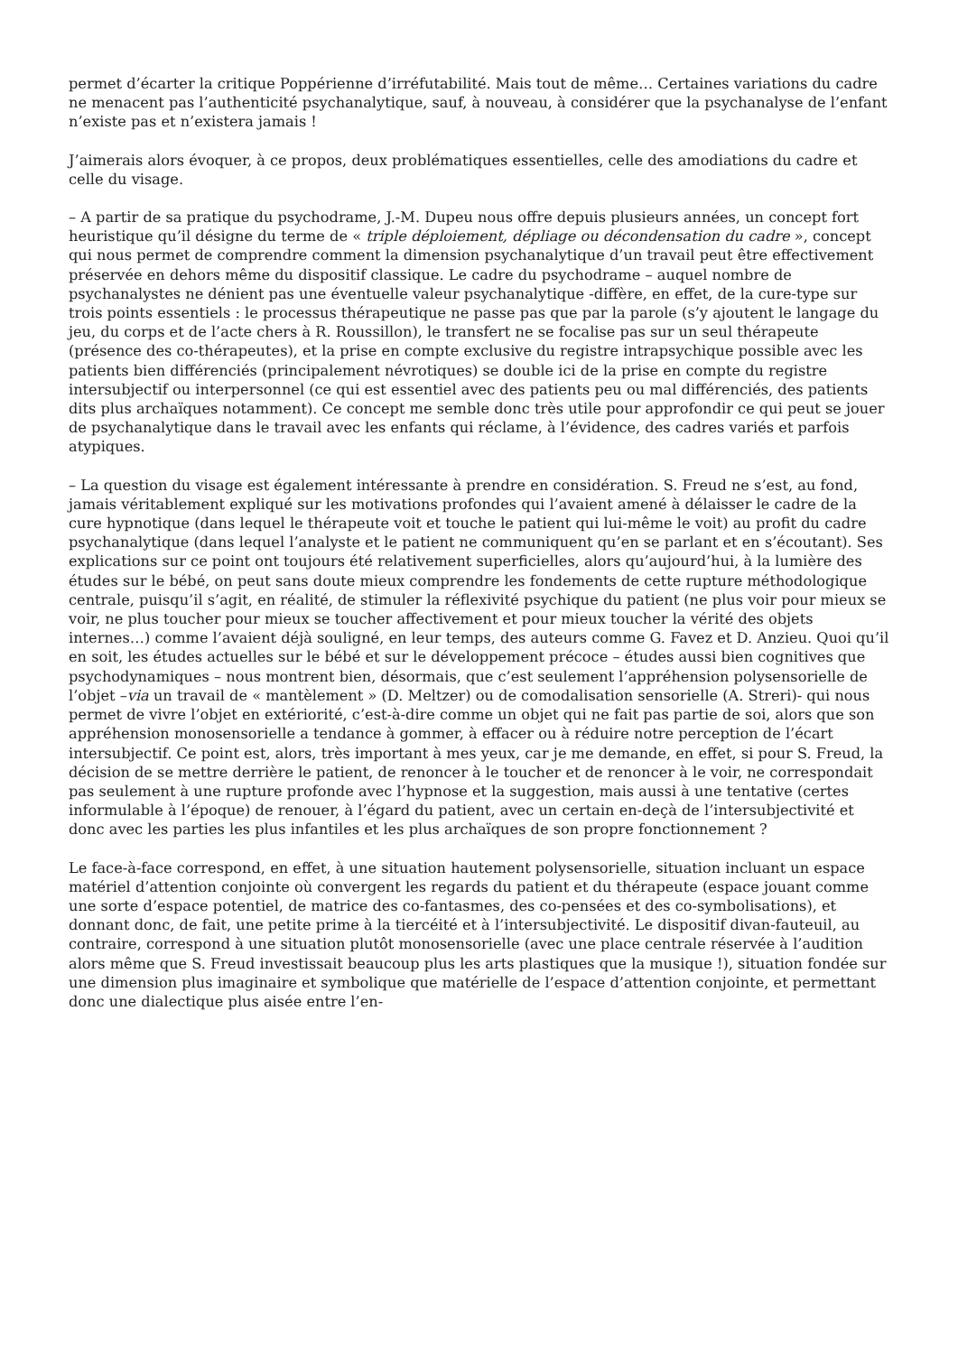permet d’écarter la critique Poppérienne d’irréfutabilité. Mais tout de même… Certaines variations du cadre ne menacent pas l’authenticité psychanalytique, sauf, à nouveau, à considérer que la psychanalyse de l’enfant n’existe pas et n’existera jamais !
J’aimerais alors évoquer, à ce propos, deux problématiques essentielles, celle des amodiations du cadre et celle du visage.
– A partir de sa pratique du psychodrame, J.-M. Dupeu nous offre depuis plusieurs années, un concept fort heuristique qu’il désigne du terme de « triple déploiement, dépliage ou décondensation du cadre », concept qui nous permet de comprendre comment la dimension psychanalytique d’un travail peut être effectivement préservée en dehors même du dispositif classique. Le cadre du psychodrame – auquel nombre de psychanalystes ne dénient pas une éventuelle valeur psychanalytique -diffère, en effet, de la cure-type sur trois points essentiels : le processus thérapeutique ne passe pas que par la parole (s’y ajoutent le langage du jeu, du corps et de l’acte chers à R. Roussillon), le transfert ne se focalise pas sur un seul thérapeute (présence des co-thérapeutes), et la prise en compte exclusive du registre intrapsychique possible avec les patients bien différenciés (principalement névrotiques) se double ici de la prise en compte du registre intersubjectif ou interpersonnel (ce qui est essentiel avec des patients peu ou mal différenciés, des patients dits plus archaïques notamment). Ce concept me semble donc très utile pour approfondir ce qui peut se jouer de psychanalytique dans le travail avec les enfants qui réclame, à l’évidence, des cadres variés et parfois atypiques.
– La question du visage est également intéressante à prendre en considération. S. Freud ne s’est, au fond, jamais véritablement expliqué sur les motivations profondes qui l’avaient amené à délaisser le cadre de la cure hypnotique (dans lequel le thérapeute voit et touche le patient qui lui-même le voit) au profit du cadre psychanalytique (dans lequel l’analyste et le patient ne communiquent qu’en se parlant et en s’écoutant). Ses explications sur ce point ont toujours été relativement superficielles, alors qu’aujourd’hui, à la lumière des études sur le bébé, on peut sans doute mieux comprendre les fondements de cette rupture méthodologique centrale, puisqu’il s’agit, en réalité, de stimuler la réflexivité psychique du patient (ne plus voir pour mieux se voir, ne plus toucher pour mieux se toucher affectivement et pour mieux toucher la vérité des objets internes…) comme l’avaient déjà souligné, en leur temps, des auteurs comme G. Favez et D. Anzieu. Quoi qu’il en soit, les études actuelles sur le bébé et sur le développement précoce – études aussi bien cognitives que psychodynamiques – nous montrent bien, désormais, que c’est seulement l’appréhension polysensorielle de l’objet –via un travail de « mantèlement » (D. Meltzer) ou de comodalisation sensorielle (A. Streri)- qui nous permet de vivre l’objet en extériorité, c’est-à-dire comme un objet qui ne fait pas partie de soi, alors que son appréhension monosensorielle a tendance à gommer, à effacer ou à réduire notre perception de l’écart intersubjectif. Ce point est, alors, très important à mes yeux, car je me demande, en effet, si pour S. Freud, la décision de se mettre derrière le patient, de renoncer à le toucher et de renoncer à le voir, ne correspondait pas seulement à une rupture profonde avec l’hypnose et la suggestion, mais aussi à une tentative (certes informulable à l’époque) de renouer, à l’égard du patient, avec un certain en-deçà de l’intersubjectivité et donc avec les parties les plus infantiles et les plus archaïques de son propre fonctionnement ?
Le face-à-face correspond, en effet, à une situation hautement polysensorielle, situation incluant un espace matériel d’attention conjointe où convergent les regards du patient et du thérapeute (espace jouant comme une sorte d’espace potentiel, de matrice des co-fantasmes, des co-pensées et des co-symbolisations), et donnant donc, de fait, une petite prime à la tiercéité et à l’intersubjectivité. Le dispositif divan-fauteuil, au contraire, correspond à une situation plutôt monosensorielle (avec une place centrale réservée à l’audition alors même que S. Freud investissait beaucoup plus les arts plastiques que la musique !), situation fondée sur une dimension plus imaginaire et symbolique que matérielle de l’espace d’attention conjointe, et permettant donc une dialectique plus aisée entre l’en-